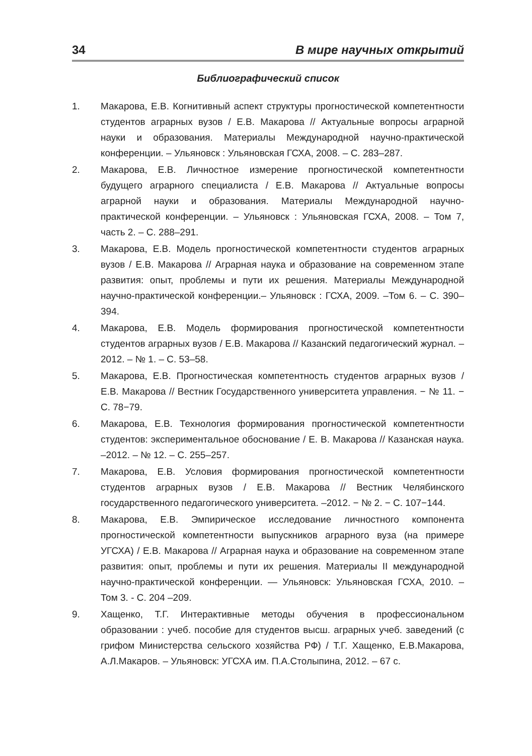34 В мире научных открытий
Библиографический список
1. Макарова, Е.В. Когнитивный аспект структуры прогностической компетентности студентов аграрных вузов / Е.В. Макарова // Актуальные вопросы аграрной науки и образования. Материалы Международной научно-практической конференции. – Ульяновск : Ульяновская ГСХА, 2008. – С. 283–287.
2. Макарова, Е.В. Личностное измерение прогностической компетентности будущего аграрного специалиста / Е.В. Макарова // Актуальные вопросы аграрной науки и образования. Материалы Международной научно-практической конференции. – Ульяновск : Ульяновская ГСХА, 2008. – Том 7, часть 2. – С. 288–291.
3. Макарова, Е.В. Модель прогностической компетентности студентов аграрных вузов / Е.В. Макарова // Аграрная наука и образование на современном этапе развития: опыт, проблемы и пути их решения. Материалы Международной научно-практической конференции.– Ульяновск : ГСХА, 2009. –Том 6. – С. 390–394.
4. Макарова, Е.В. Модель формирования прогностической компетентности студентов аграрных вузов / Е.В. Макарова // Казанский педагогический журнал. –2012. – № 1. – С. 53–58.
5. Макарова, Е.В. Прогностическая компетентность студентов аграрных вузов / Е.В. Макарова // Вестник Государственного университета управления. − № 11. − С. 78−79.
6. Макарова, Е.В. Технология формирования прогностической компетентности студентов: экспериментальное обоснование / Е. В. Макарова // Казанская наука. –2012. – № 12. – С. 255–257.
7. Макарова, Е.В. Условия формирования прогностической компетентности студентов аграрных вузов / Е.В. Макарова // Вестник Челябинского государственного педагогического университета. –2012. − № 2. − С. 107−144.
8. Макарова, Е.В. Эмпирическое исследование личностного компонента прогностической компетентности выпускников аграрного вуза (на примере УГСХА) / Е.В. Макарова // Аграрная наука и образование на современном этапе развития: опыт, проблемы и пути их решения. Материалы II международной научно-практической конференции. — Ульяновск: Ульяновская ГСХА, 2010. – Том 3. - С. 204 –209.
9. Хащенко, Т.Г. Интерактивные методы обучения в профессиональном образовании : учеб. пособие для студентов высш. аграрных учеб. заведений (с грифом Министерства сельского хозяйства РФ) / Т.Г. Хащенко, Е.В.Макарова, А.Л.Макаров. – Ульяновск: УГСХА им. П.А.Столыпина, 2012. – 67 с.